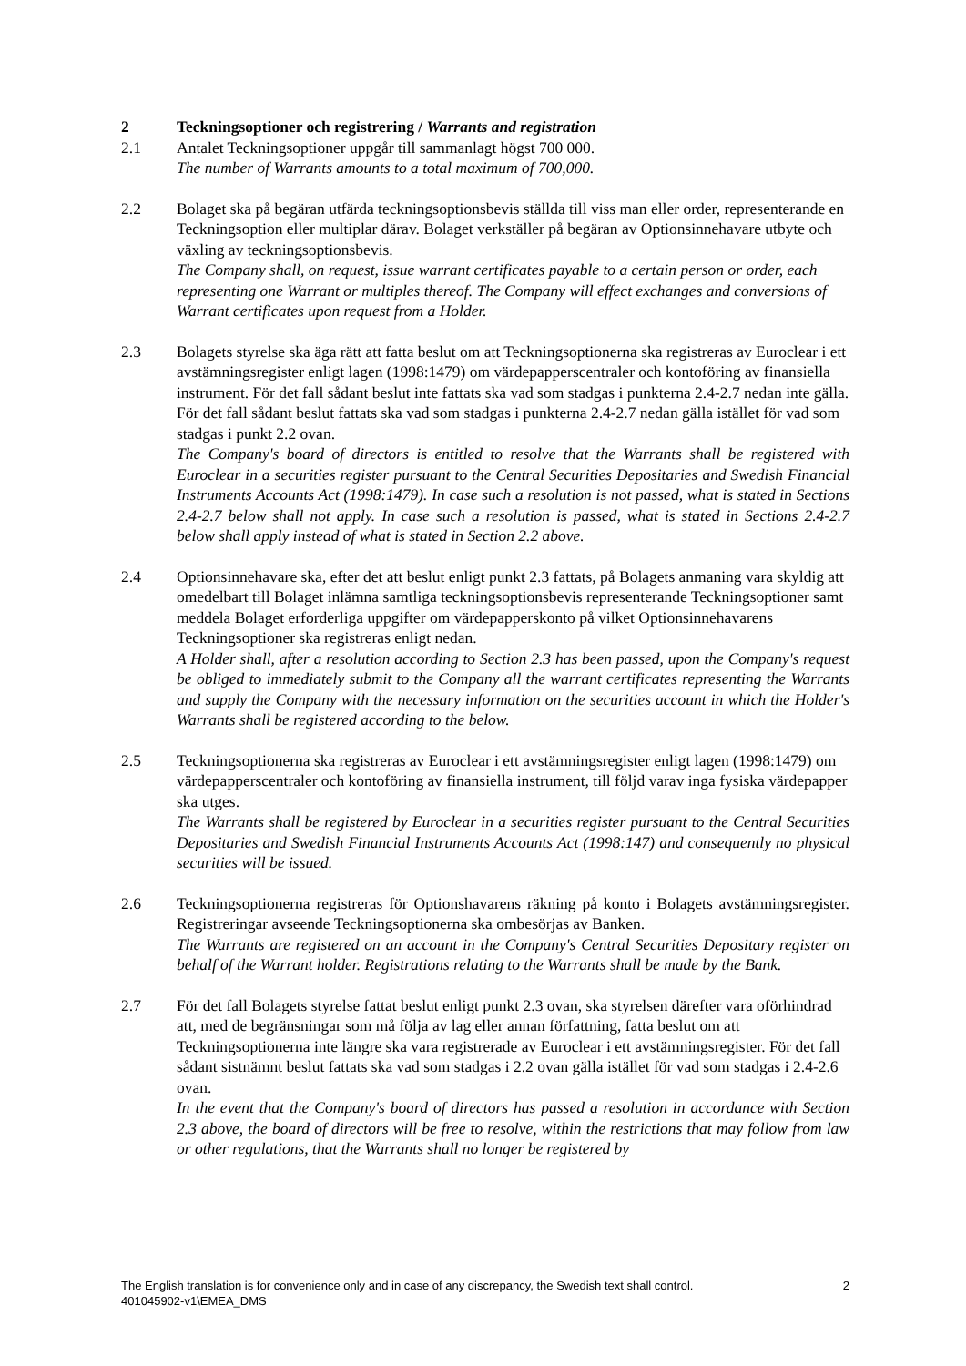2 Teckningsoptioner och registrering / Warrants and registration
2.1 Antalet Teckningsoptioner uppgår till sammanlagt högst 700 000.
The number of Warrants amounts to a total maximum of 700,000.
2.2 Bolaget ska på begäran utfärda teckningsoptionsbevis ställda till viss man eller order, representerande en Teckningsoption eller multiplar därav. Bolaget verkställer på begäran av Optionsinnehavare utbyte och växling av teckningsoptionsbevis.
The Company shall, on request, issue warrant certificates payable to a certain person or order, each representing one Warrant or multiples thereof. The Company will effect exchanges and conversions of Warrant certificates upon request from a Holder.
2.3 Bolagets styrelse ska äga rätt att fatta beslut om att Teckningsoptionerna ska registreras av Euroclear i ett avstämningsregister enligt lagen (1998:1479) om värdepapperscentraler och kontoföring av finansiella instrument. För det fall sådant beslut inte fattats ska vad som stadgas i punkterna 2.4-2.7 nedan inte gälla. För det fall sådant beslut fattats ska vad som stadgas i punkterna 2.4-2.7 nedan gälla istället för vad som stadgas i punkt 2.2 ovan.
The Company's board of directors is entitled to resolve that the Warrants shall be registered with Euroclear in a securities register pursuant to the Central Securities Depositaries and Swedish Financial Instruments Accounts Act (1998:1479). In case such a resolution is not passed, what is stated in Sections 2.4-2.7 below shall not apply. In case such a resolution is passed, what is stated in Sections 2.4-2.7 below shall apply instead of what is stated in Section 2.2 above.
2.4 Optionsinnehavare ska, efter det att beslut enligt punkt 2.3 fattats, på Bolagets anmaning vara skyldig att omedelbart till Bolaget inlämna samtliga teckningsoptionsbevis representerande Teckningsoptioner samt meddela Bolaget erforderliga uppgifter om värdepapperskonto på vilket Optionsinnehavarens Teckningsoptioner ska registreras enligt nedan.
A Holder shall, after a resolution according to Section 2.3 has been passed, upon the Company's request be obliged to immediately submit to the Company all the warrant certificates representing the Warrants and supply the Company with the necessary information on the securities account in which the Holder's Warrants shall be registered according to the below.
2.5 Teckningsoptionerna ska registreras av Euroclear i ett avstämningsregister enligt lagen (1998:1479) om värdepapperscentraler och kontoföring av finansiella instrument, till följd varav inga fysiska värdepapper ska utges.
The Warrants shall be registered by Euroclear in a securities register pursuant to the Central Securities Depositaries and Swedish Financial Instruments Accounts Act (1998:147) and consequently no physical securities will be issued.
2.6 Teckningsoptionerna registreras för Optionshavarens räkning på konto i Bolagets avstämningsregister. Registreringar avseende Teckningsoptionerna ska ombesörjas av Banken.
The Warrants are registered on an account in the Company's Central Securities Depositary register on behalf of the Warrant holder. Registrations relating to the Warrants shall be made by the Bank.
2.7 För det fall Bolagets styrelse fattat beslut enligt punkt 2.3 ovan, ska styrelsen därefter vara oförhindrad att, med de begränsningar som må följa av lag eller annan författning, fatta beslut om att Teckningsoptionerna inte längre ska vara registrerade av Euroclear i ett avstämningsregister. För det fall sådant sistnämnt beslut fattats ska vad som stadgas i 2.2 ovan gälla istället för vad som stadgas i 2.4-2.6 ovan.
In the event that the Company's board of directors has passed a resolution in accordance with Section 2.3 above, the board of directors will be free to resolve, within the restrictions that may follow from law or other regulations, that the Warrants shall no longer be registered by
2 The English translation is for convenience only and in case of any discrepancy, the Swedish text shall control.
401045902-v1\EMEA_DMS